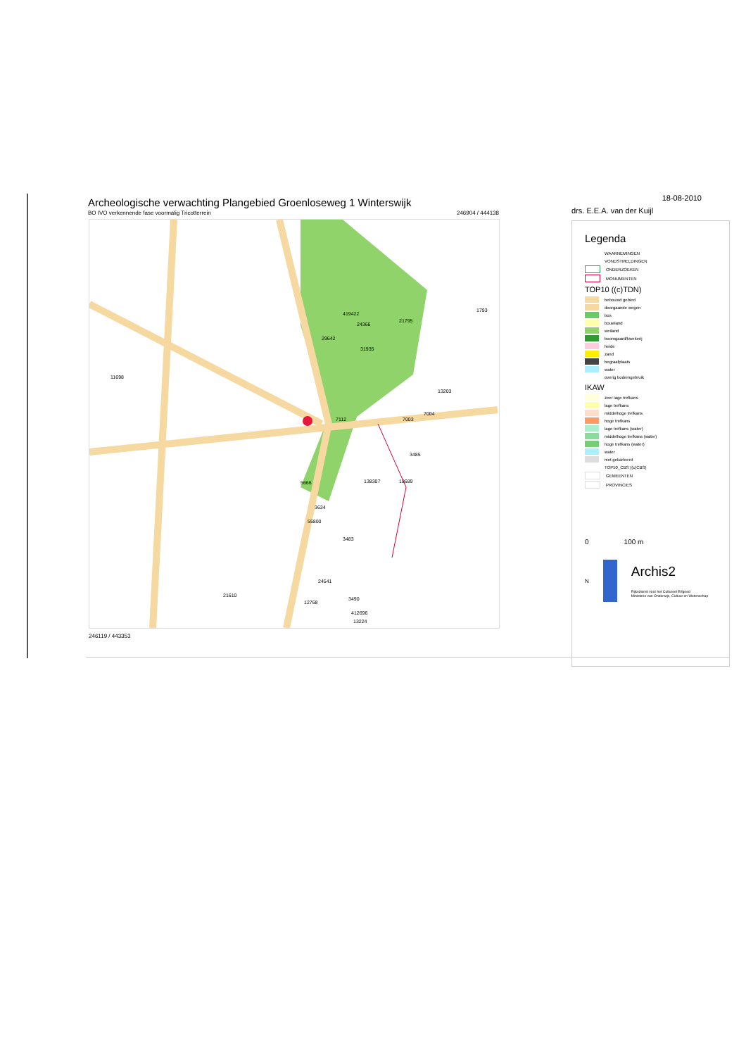Archeologische verwachting Plangebied Groenloseweg 1 Winterswijk
BO IVO verkennende fase voormalig Tricotterrein 246904 / 444138
11698
419422
24366
21795
29642
31935
13203
1793
7112 7003
7004
3485
5666 138307 18689
3634
55800
3483
24541
21610
12768
3490
412696
13224
246119 / 443353
18-08-2010
drs. E.E.A. van der Kuijl
Legenda
WAARNEMINGEN
VONDSTMELDINGEN
ONDERZOEKEN
MONUMENTEN
TOP10 ((c)TDN)
bebouwd gebied
doorgaande wegen
bos
bouwland
weiland
boomgaard/kwekerij
heide
zand
begraafplaats
water
overig bodemgebruik
IKAW
zeer lage trefkans
lage trefkans
middelhoge trefkans
hoge trefkans
lage trefkans (water)
middelhoge trefkans (water)
hoge trefkans (water)
water
niet gekarteerd
TOP50_CBS ((c)CBS)
GEMEENTEN
PROVINCIES
0 100 m
N
Archis2
Rijksdienst voor het Cultureel Erfgoed
Ministerie van Onderwijs, Cultuur en Wetenschap